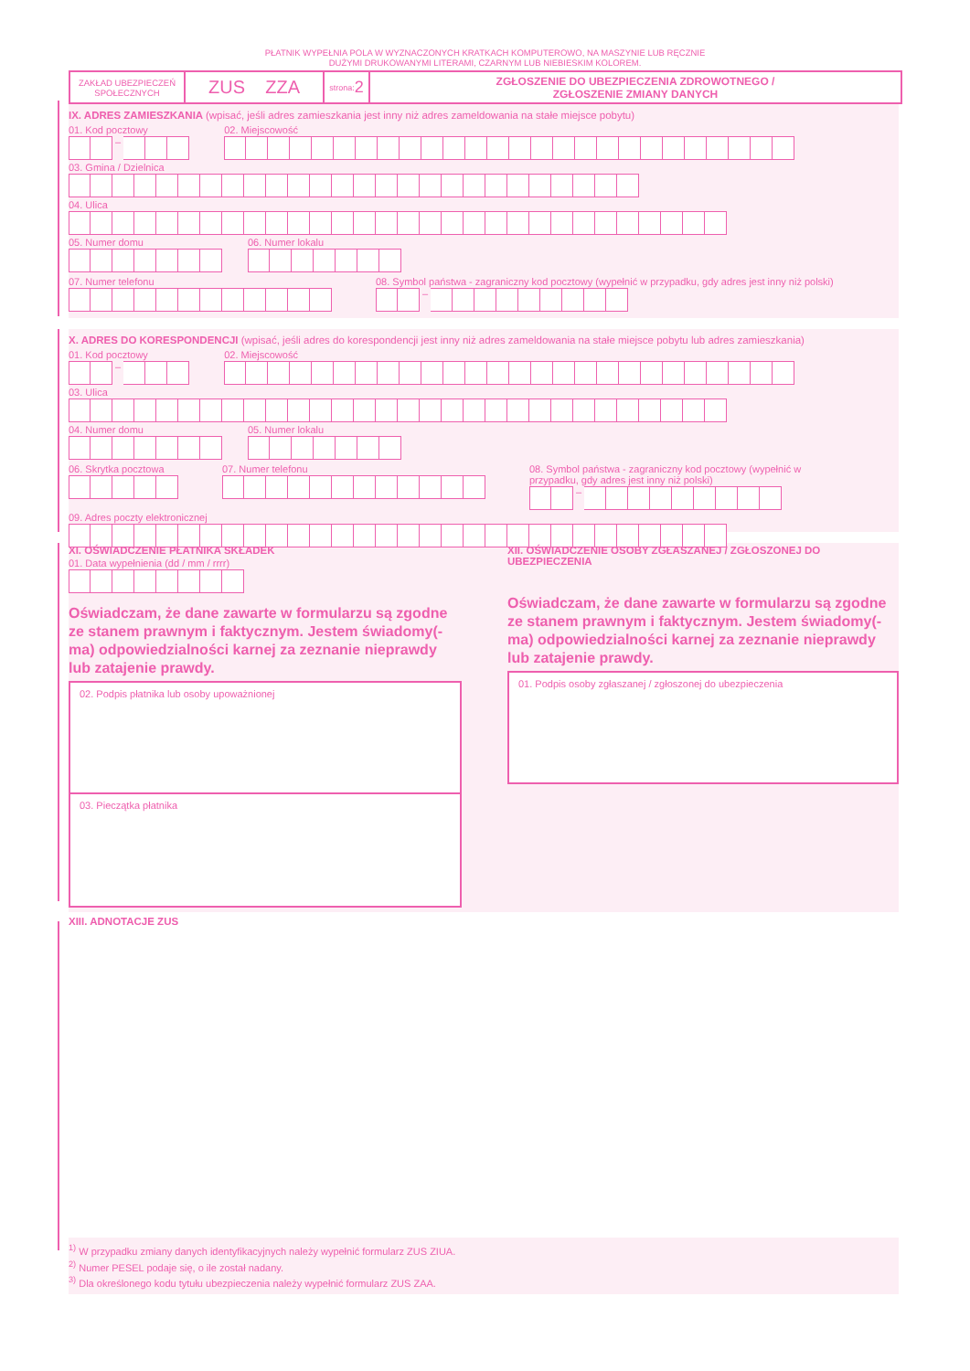PŁATNIK WYPEŁNIA POLA W WYZNACZONYCH KRATKACH KOMPUTEROWO, NA MASZYNIE LUB RĘCZNIE
DUŻYMI DRUKOWANYMI LITERAMI, CZARNYM LUB NIEBIESKIM KOLOREM.
ZAKŁAD UBEZPIECZEŃ SPOŁECZNYCH
ZUS ZZA
strona: 2
ZGŁOSZENIE DO UBEZPIECZENIA ZDROWOTNEGO /
ZGŁOSZENIE ZMIANY DANYCH
IX. ADRES ZAMIESZKANIA (wpisać, jeśli adres zamieszkania jest inny niż adres zameldowania na stałe miejsce pobytu)
01. Kod pocztowy
–
02. Miejscowość
03. Gmina / Dzielnica
04. Ulica
05. Numer domu 06. Numer lokalu
07. Numer telefonu 08. Symbol państwa - zagraniczny kod pocztowy (wypełnić w przypadku, gdy adres jest inny niż polski)
–
X. ADRES DO KORESPONDENCJI (wpisać, jeśli adres do korespondencji jest inny niż adres zameldowania na stałe miejsce pobytu lub adres zamieszkania)
01. Kod pocztowy
–
02. Miejscowość
03. Ulica
04. Numer domu 05. Numer lokalu
06. Skrytka pocztowa 07. Numer telefonu 08. Symbol państwa - zagraniczny kod pocztowy (wypełnić w przypadku, gdy adres jest inny niż polski)
–
09. Adres poczty elektronicznej
XI. OŚWIADCZENIE PŁATNIKA SKŁADEK
01. Data wypełnienia (dd / mm / rrrr)
Oświadczam, że dane zawarte w formularzu są zgodne ze stanem prawnym i faktycznym. Jestem świadomy(-ma) odpowiedzialności karnej za zeznanie nieprawdy lub zatajenie prawdy.
02. Podpis płatnika lub osoby upoważnionej
03. Pieczątka płatnika
XII. OŚWIADCZENIE OSOBY ZGŁASZANEJ / ZGŁOSZONEJ DO UBEZPIECZENIA
Oświadczam, że dane zawarte w formularzu są zgodne ze stanem prawnym i faktycznym. Jestem świadomy(-ma) odpowiedzialności karnej za zeznanie nieprawdy lub zatajenie prawdy.
01. Podpis osoby zgłaszanej / zgłoszonej do ubezpieczenia
XIII. ADNOTACJE ZUS
<sup>1)</sup> W przypadku zmiany danych identyfikacyjnych należy wypełnić formularz ZUS ZIUA.
<sup>2)</sup> Numer PESEL podaje się, o ile został nadany.
<sup>3)</sup> Dla określonego kodu tytułu ubezpieczenia należy wypełnić formularz ZUS ZAA.